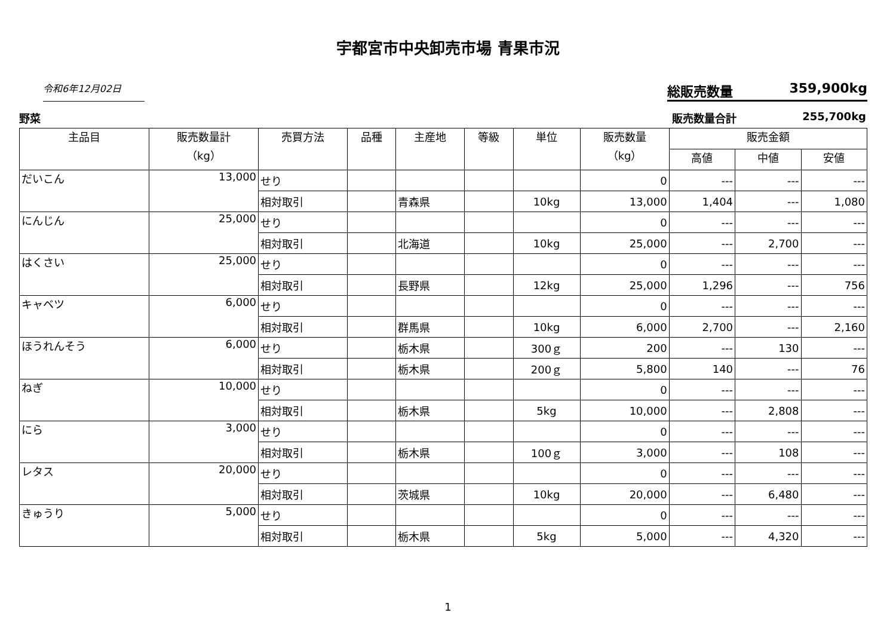宇都宮市中央卸売市場 青果市況
令和6年12月02日
総販売数量 359,900kg
野菜 販売数量合計 255,700kg
| 主品目 | 販売数量計 （kg） | 売買方法 | 品種 | 主産地 | 等級 | 単位 | 販売数量 （kg） | 販売金額 | | |
| --- | --- | --- | --- | --- | --- | --- | --- | --- | --- | --- |
| | | | | | | | | 高値 | 中値 | 安値 |
| だいこん | 13,000 | せり | | | | | 0 | --- | --- | --- |
| | | 相対取引 | | 青森県 | | 10kg | 13,000 | 1,404 | --- | 1,080 |
| にんじん | 25,000 | せり | | | | | 0 | --- | --- | --- |
| | | 相対取引 | | 北海道 | | 10kg | 25,000 | --- | 2,700 | --- |
| はくさい | 25,000 | せり | | | | | 0 | --- | --- | --- |
| | | 相対取引 | | 長野県 | | 12kg | 25,000 | 1,296 | --- | 756 |
| キャベツ | 6,000 | せり | | | | | 0 | --- | --- | --- |
| | | 相対取引 | | 群馬県 | | 10kg | 6,000 | 2,700 | --- | 2,160 |
| ほうれんそう | 6,000 | せり | | 栃木県 | | 300ｇ | 200 | --- | 130 | --- |
| | | 相対取引 | | 栃木県 | | 200ｇ | 5,800 | 140 | --- | 76 |
| ねぎ | 10,000 | せり | | | | | 0 | --- | --- | --- |
| | | 相対取引 | | 栃木県 | | 5kg | 10,000 | --- | 2,808 | --- |
| にら | 3,000 | せり | | | | | 0 | --- | --- | --- |
| | | 相対取引 | | 栃木県 | | 100ｇ | 3,000 | --- | 108 | --- |
| レタス | 20,000 | せり | | | | | 0 | --- | --- | --- |
| | | 相対取引 | | 茨城県 | | 10kg | 20,000 | --- | 6,480 | --- |
| きゅうり | 5,000 | せり | | | | | 0 | --- | --- | --- |
| | | 相対取引 | | 栃木県 | | 5kg | 5,000 | --- | 4,320 | --- |
1